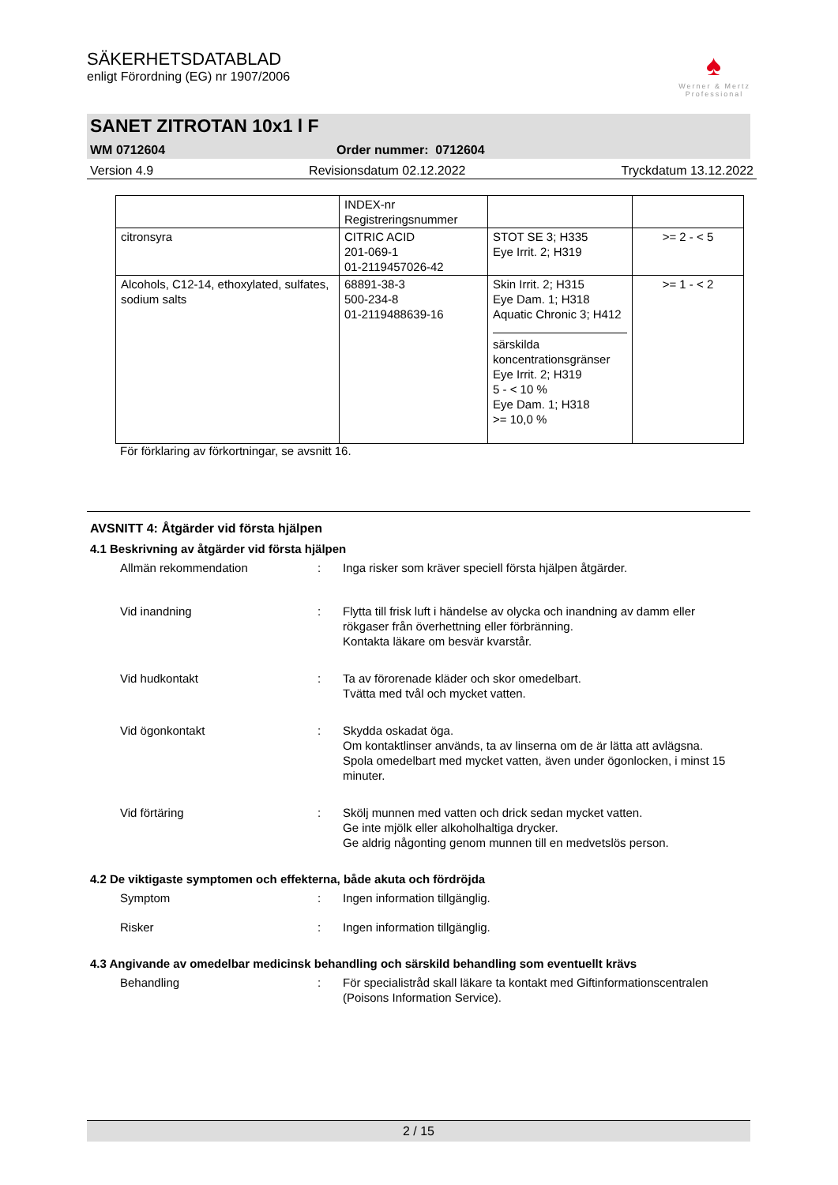SÄKERHETSDATABLAD
enligt Förordning (EG) nr 1907/2006
♠
Werner & Mertz
Professional
SANET ZITROTAN 10x1 l F
WM 0712604 Order nummer: 0712604
Version 4.9 Revisionsdatum 02.12.2022 Tryckdatum 13.12.2022
| | INDEX-nr Registreringsnummer | | |
| citronsyra | CITRIC ACID 201-069-1 01-2119457026-42 | STOT SE 3; H335 Eye Irrit. 2; H319 | >= 2 - < 5 |
| Alcohols, C12-14, ethoxylated, sulfates, sodium salts | 68891-38-3 500-234-8 01-2119488639-16 | Skin Irrit. 2; H315 Eye Dam. 1; H318 Aquatic Chronic 3; H412 särskilda koncentrationsgränser Eye Irrit. 2; H319 5 - < 10 % Eye Dam. 1; H318 >= 10,0 % | >= 1 - < 2 |
För förklaring av förkortningar, se avsnitt 16.
AVSNITT 4: Åtgärder vid första hjälpen
4.1 Beskrivning av åtgärder vid första hjälpen
Allmän rekommendation : Inga risker som kräver speciell första hjälpen åtgärder.
Vid inandning : Flytta till frisk luft i händelse av olycka och inandning av damm eller rökgaser från överhettning eller förbränning.
Kontakta läkare om besvär kvarstår.
Vid hudkontakt : Ta av förorenade kläder och skor omedelbart.
Tvätta med tvål och mycket vatten.
Vid ögonkontakt : Skydda oskadat öga.
Om kontaktlinser används, ta av linserna om de är lätta att avlägsna.
Spola omedelbart med mycket vatten, även under ögonlocken, i minst 15 minuter.
Vid förtäring : Skölj munnen med vatten och drick sedan mycket vatten.
Ge inte mjölk eller alkoholhaltiga drycker.
Ge aldrig någonting genom munnen till en medvetslös person.
4.2 De viktigaste symptomen och effekterna, både akuta och fördröjda
Symptom : Ingen information tillgänglig.
Risker : Ingen information tillgänglig.
4.3 Angivande av omedelbar medicinsk behandling och särskild behandling som eventuellt krävs
Behandling : För specialistråd skall läkare ta kontakt med Giftinformationscentralen (Poisons Information Service).
2 / 15